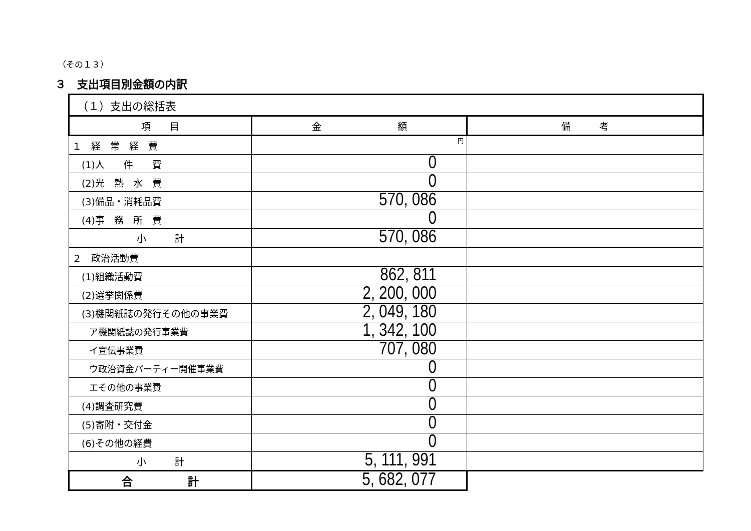（その１３）
３　支出項目別金額の内訳
| （１）支出の総括表 | | |
| 項 目 | 金 額 | 備 考 |
| １ 経 常 経 費 | 円 | |
| (1)人 件 費 | 0 | |
| (2)光 熱 水 費 | 0 | |
| (3)備品・消耗品費 | 570, 086 | |
| (4)事 務 所 費 | 0 | |
| 小 計 | 570, 086 | |
| ２ 政治活動費 | | |
| (1)組織活動費 | 862, 811 | |
| (2)選挙関係費 | 2, 200, 000 | |
| (3)機関紙誌の発行その他の事業費 | 2, 049, 180 | |
| ア機関紙誌の発行事業費 | 1, 342, 100 | |
| イ宣伝事業費 | 707, 080 | |
| ウ政治資金パーティー開催事業費 | 0 | |
| エその他の事業費 | 0 | |
| (4)調査研究費 | 0 | |
| (5)寄附・交付金 | 0 | |
| (6)その他の経費 | 0 | |
| 小 計 | 5, 111, 991 | |
| 合 計 | 5, 682, 077 | |